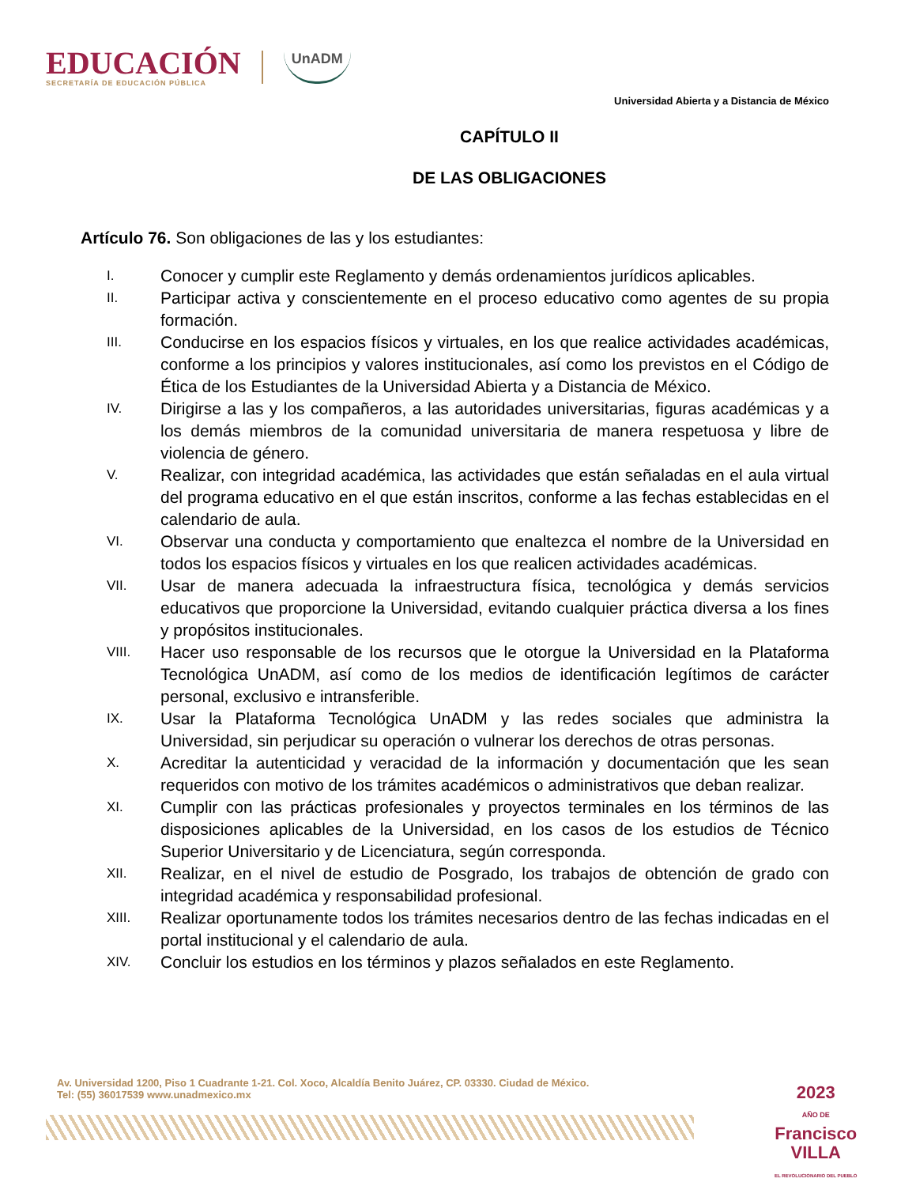EDUCACIÓN
SECRETARÍA DE EDUCACIÓN PÚBLICA
UnADM
Universidad Abierta y a Distancia de México
CAPÍTULO II
DE LAS OBLIGACIONES
Artículo 76. Son obligaciones de las y los estudiantes:
I. Conocer y cumplir este Reglamento y demás ordenamientos jurídicos aplicables.
II. Participar activa y conscientemente en el proceso educativo como agentes de su propia formación.
III. Conducirse en los espacios físicos y virtuales, en los que realice actividades académicas, conforme a los principios y valores institucionales, así como los previstos en el Código de Ética de los Estudiantes de la Universidad Abierta y a Distancia de México.
IV. Dirigirse a las y los compañeros, a las autoridades universitarias, figuras académicas y a los demás miembros de la comunidad universitaria de manera respetuosa y libre de violencia de género.
V. Realizar, con integridad académica, las actividades que están señaladas en el aula virtual del programa educativo en el que están inscritos, conforme a las fechas establecidas en el calendario de aula.
VI. Observar una conducta y comportamiento que enaltezca el nombre de la Universidad en todos los espacios físicos y virtuales en los que realicen actividades académicas.
VII. Usar de manera adecuada la infraestructura física, tecnológica y demás servicios educativos que proporcione la Universidad, evitando cualquier práctica diversa a los fines y propósitos institucionales.
VIII. Hacer uso responsable de los recursos que le otorgue la Universidad en la Plataforma Tecnológica UnADM, así como de los medios de identificación legítimos de carácter personal, exclusivo e intransferible.
IX. Usar la Plataforma Tecnológica UnADM y las redes sociales que administra la Universidad, sin perjudicar su operación o vulnerar los derechos de otras personas.
X. Acreditar la autenticidad y veracidad de la información y documentación que les sean requeridos con motivo de los trámites académicos o administrativos que deban realizar.
XI. Cumplir con las prácticas profesionales y proyectos terminales en los términos de las disposiciones aplicables de la Universidad, en los casos de los estudios de Técnico Superior Universitario y de Licenciatura, según corresponda.
XII. Realizar, en el nivel de estudio de Posgrado, los trabajos de obtención de grado con integridad académica y responsabilidad profesional.
XIII. Realizar oportunamente todos los trámites necesarios dentro de las fechas indicadas en el portal institucional y el calendario de aula.
XIV. Concluir los estudios en los términos y plazos señalados en este Reglamento.
Av. Universidad 1200, Piso 1 Cuadrante 1-21. Col. Xoco, Alcaldía Benito Juárez, CP. 03330. Ciudad de México.
Tel: (55) 36017539 www.unadmexico.mx
2023
AÑO DE
Francisco
VILLA
EL REVOLUCIONARIO DEL PUEBLO